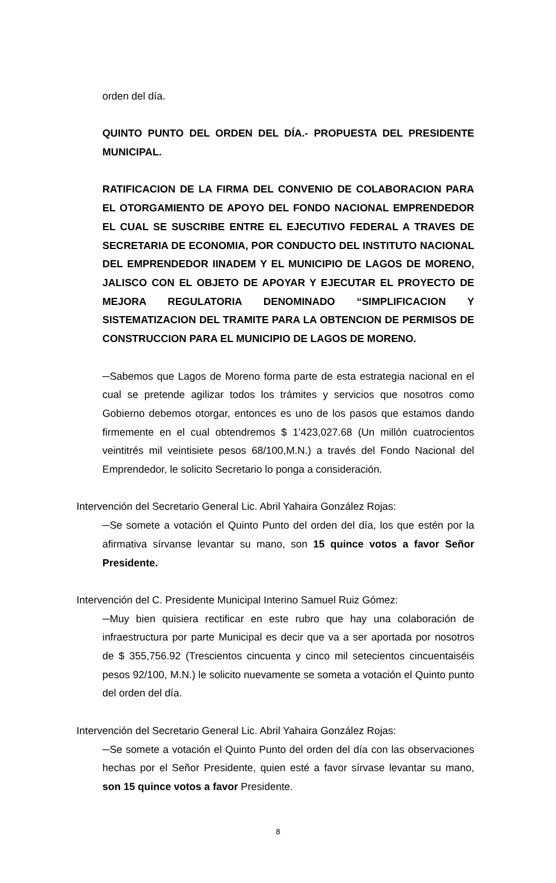orden del día.
QUINTO PUNTO DEL ORDEN DEL DÍA.- PROPUESTA DEL PRESIDENTE MUNICIPAL.
RATIFICACION DE LA FIRMA DEL CONVENIO DE COLABORACION PARA EL OTORGAMIENTO DE APOYO DEL FONDO NACIONAL EMPRENDEDOR EL CUAL SE SUSCRIBE ENTRE EL EJECUTIVO FEDERAL A TRAVES DE SECRETARIA DE ECONOMIA, POR CONDUCTO DEL INSTITUTO NACIONAL DEL EMPRENDEDOR IINADEM Y EL MUNICIPIO DE LAGOS DE MORENO, JALISCO CON EL OBJETO DE APOYAR Y EJECUTAR EL PROYECTO DE MEJORA REGULATORIA DENOMINADO “SIMPLIFICACION Y SISTEMATIZACION DEL TRAMITE PARA LA OBTENCION DE PERMISOS DE CONSTRUCCION PARA EL MUNICIPIO DE LAGOS DE MORENO.
─Sabemos que Lagos de Moreno forma parte de esta estrategia nacional en el cual se pretende agilizar todos los trámites y servicios que nosotros como Gobierno debemos otorgar, entonces es uno de los pasos que estamos dando firmemente en el cual obtendremos $ 1’423,027.68 (Un millón cuatrocientos veintitrés mil veintisiete pesos 68/100,M.N.) a través del Fondo Nacional del Emprendedor, le solicito Secretario lo ponga a consideración.
Intervención del Secretario General Lic. Abril Yahaira González Rojas:
─Se somete a votación el Quinto Punto del orden del día, los que estén por la afirmativa sírvanse levantar su mano, son 15 quince votos a favor Señor Presidente.
Intervención del C. Presidente Municipal Interino Samuel Ruiz Gómez:
─Muy bien quisiera rectificar en este rubro que hay una colaboración de infraestructura por parte Municipal es decir que va a ser aportada por nosotros de $ 355,756.92 (Trescientos cincuenta y cinco mil setecientos cincuentaiséis pesos 92/100, M.N.) le solicito nuevamente se someta a votación el Quinto punto del orden del día.
Intervención del Secretario General Lic. Abril Yahaira González Rojas:
─Se somete a votación el Quinto Punto del orden del día con las observaciones hechas por el Señor Presidente, quien esté a favor sírvase levantar su mano, son 15 quince votos a favor Presidente.
8